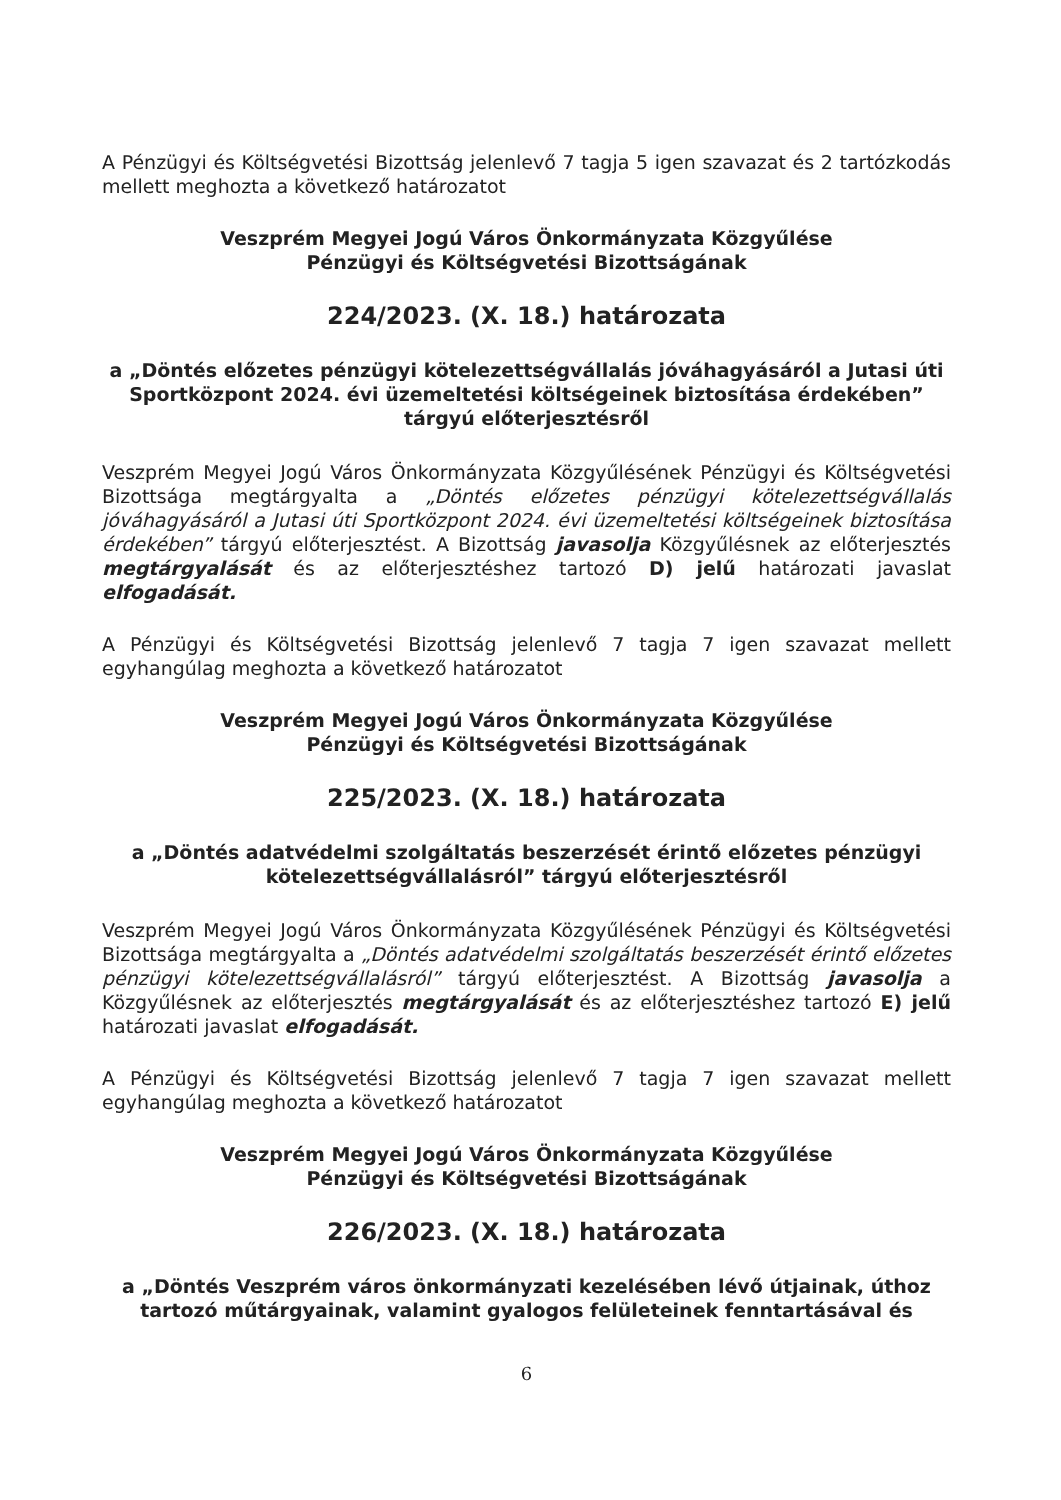A Pénzügyi és Költségvetési Bizottság jelenlevő 7 tagja 5 igen szavazat és 2 tartózkodás mellett meghozta a következő határozatot
Veszprém Megyei Jogú Város Önkormányzata Közgyűlése
Pénzügyi és Költségvetési Bizottságának
224/2023. (X. 18.) határozata
a „Döntés előzetes pénzügyi kötelezettségvállalás jóváhagyásáról a Jutasi úti Sportközpont 2024. évi üzemeltetési költségeinek biztosítása érdekében” tárgyú előterjesztésről
Veszprém Megyei Jogú Város Önkormányzata Közgyűlésének Pénzügyi és Költségvetési Bizottsága megtárgyalta a „Döntés előzetes pénzügyi kötelezettségvállalás jóváhagyásáról a Jutasi úti Sportközpont 2024. évi üzemeltetési költségeinek biztosítása érdekében” tárgyú előterjesztést. A Bizottság javasolja Közgyűlésnek az előterjesztés megtárgyalását és az előterjesztéshez tartozó D) jelű határozati javaslat elfogadását.
A Pénzügyi és Költségvetési Bizottság jelenlevő 7 tagja 7 igen szavazat mellett egyhangúlag meghozta a következő határozatot
Veszprém Megyei Jogú Város Önkormányzata Közgyűlése
Pénzügyi és Költségvetési Bizottságának
225/2023. (X. 18.) határozata
a „Döntés adatvédelmi szolgáltatás beszerzését érintő előzetes pénzügyi kötelezettségvállalásról” tárgyú előterjesztésről
Veszprém Megyei Jogú Város Önkormányzata Közgyűlésének Pénzügyi és Költségvetési Bizottsága megtárgyalta a „Döntés adatvédelmi szolgáltatás beszerzését érintő előzetes pénzügyi kötelezettségvállalásról” tárgyú előterjesztést. A Bizottság javasolja a Közgyűlésnek az előterjesztés megtárgyalását és az előterjesztéshez tartozó E) jelű határozati javaslat elfogadását.
A Pénzügyi és Költségvetési Bizottság jelenlevő 7 tagja 7 igen szavazat mellett egyhangúlag meghozta a következő határozatot
Veszprém Megyei Jogú Város Önkormányzata Közgyűlése
Pénzügyi és Költségvetési Bizottságának
226/2023. (X. 18.) határozata
a „Döntés Veszprém város önkormányzati kezelésében lévő útjainak, úthoz tartozó műtárgyainak, valamint gyalogos felületeinek fenntartásával és
6